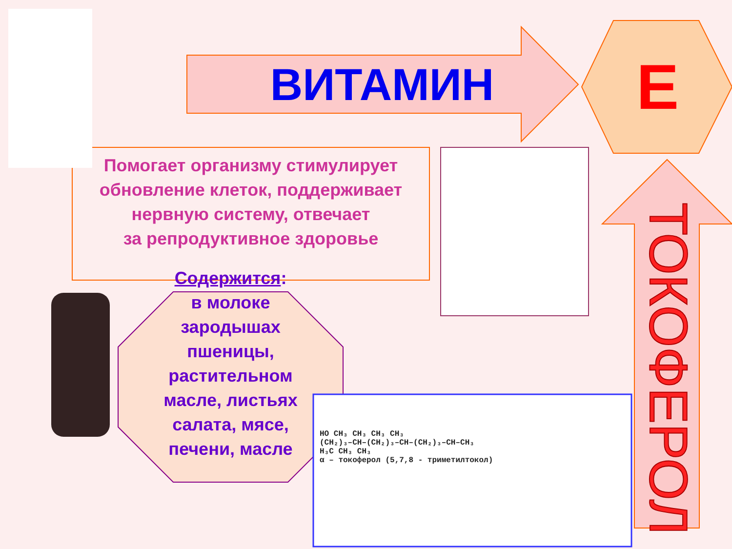ВИТАМИН Е
Помогает организму стимулирует обновление клеток, поддерживает нервную систему, отвечает
за репродуктивное здоровье
Содержится:
в молоке зародышах пшеницы, растительном масле, листьях салата, мясе, печени, масле
ТОКОФЕРОЛ
HO CH₃ CH₃ CH₃ CH₃
(CH₂)₃–CH–(CH₂)₃–CH–(CH₂)₃–CH–CH₃
H₃C CH₃ CH₃
α – токоферол (5,7,8 - триметилтокол)